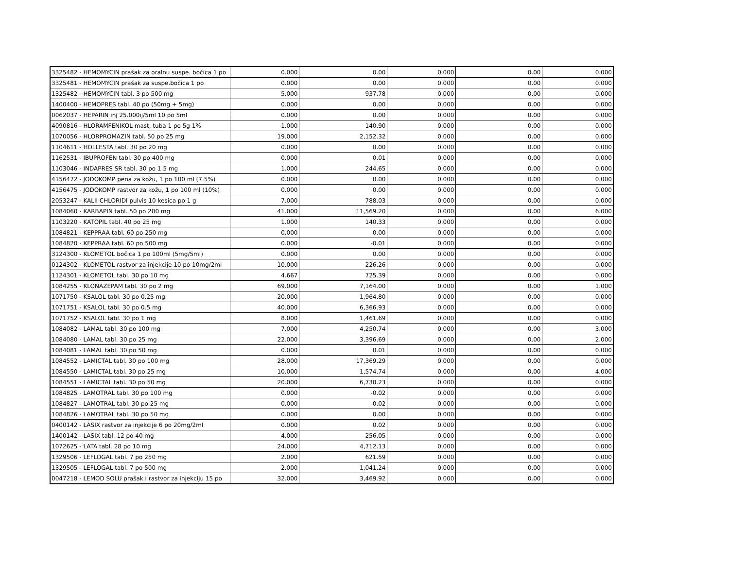| 3325482 - HEMOMYCIN prašak za oralnu suspe. bočica 1 po | 0.000 | 0.00 | 0.000 | 0.00 | 0.000 |
| 3325481 - HEMOMYCIN prašak za suspe.bočica 1 po | 0.000 | 0.00 | 0.000 | 0.00 | 0.000 |
| 1325482 - HEMOMYCIN tabl. 3 po 500 mg | 5.000 | 937.78 | 0.000 | 0.00 | 0.000 |
| 1400400 - HEMOPRES tabl. 40 po (50mg + 5mg) | 0.000 | 0.00 | 0.000 | 0.00 | 0.000 |
| 0062037 - HEPARIN inj 25.000ij/5ml 10 po 5ml | 0.000 | 0.00 | 0.000 | 0.00 | 0.000 |
| 4090816 - HLORAMFENIKOL mast, tuba 1 po 5g 1% | 1.000 | 140.90 | 0.000 | 0.00 | 0.000 |
| 1070056 - HLORPROMAZIN tabl. 50 po 25 mg | 19.000 | 2,152.32 | 0.000 | 0.00 | 0.000 |
| 1104611 - HOLLESTA tabl. 30 po 20 mg | 0.000 | 0.00 | 0.000 | 0.00 | 0.000 |
| 1162531 - IBUPROFEN tabl. 30 po 400 mg | 0.000 | 0.01 | 0.000 | 0.00 | 0.000 |
| 1103046 - INDAPRES SR tabl. 30 po 1.5 mg | 1.000 | 244.65 | 0.000 | 0.00 | 0.000 |
| 4156472 - JODOKOMP pena za kožu, 1 po 100 ml (7.5%) | 0.000 | 0.00 | 0.000 | 0.00 | 0.000 |
| 4156475 - JODOKOMP rastvor za kožu, 1 po 100 ml (10%) | 0.000 | 0.00 | 0.000 | 0.00 | 0.000 |
| 2053247 - KALII CHLORIDI pulvis 10 kesica po 1 g | 7.000 | 788.03 | 0.000 | 0.00 | 0.000 |
| 1084060 - KARBAPIN tabl. 50 po 200 mg | 41.000 | 11,569.20 | 0.000 | 0.00 | 6.000 |
| 1103220 - KATOPIL tabl. 40 po 25 mg | 1.000 | 140.33 | 0.000 | 0.00 | 0.000 |
| 1084821 - KEPPRAA tabl. 60 po 250 mg | 0.000 | 0.00 | 0.000 | 0.00 | 0.000 |
| 1084820 - KEPPRAA tabl. 60 po 500 mg | 0.000 | -0.01 | 0.000 | 0.00 | 0.000 |
| 3124300 - KLOMETOL bočica 1 po 100ml (5mg/5ml) | 0.000 | 0.00 | 0.000 | 0.00 | 0.000 |
| 0124302 - KLOMETOL rastvor za injekcije 10 po 10mg/2ml | 10.000 | 226.26 | 0.000 | 0.00 | 0.000 |
| 1124301 - KLOMETOL tabl. 30 po 10 mg | 4.667 | 725.39 | 0.000 | 0.00 | 0.000 |
| 1084255 - KLONAZEPAM tabl. 30 po 2 mg | 69.000 | 7,164.00 | 0.000 | 0.00 | 1.000 |
| 1071750 - KSALOL tabl. 30 po 0.25 mg | 20.000 | 1,964.80 | 0.000 | 0.00 | 0.000 |
| 1071751 - KSALOL tabl. 30 po 0.5 mg | 40.000 | 6,366.93 | 0.000 | 0.00 | 0.000 |
| 1071752 - KSALOL tabl. 30 po 1 mg | 8.000 | 1,461.69 | 0.000 | 0.00 | 0.000 |
| 1084082 - LAMAL tabl. 30 po 100 mg | 7.000 | 4,250.74 | 0.000 | 0.00 | 3.000 |
| 1084080 - LAMAL tabl. 30 po 25 mg | 22.000 | 3,396.69 | 0.000 | 0.00 | 2.000 |
| 1084081 - LAMAL tabl. 30 po 50 mg | 0.000 | 0.01 | 0.000 | 0.00 | 0.000 |
| 1084552 - LAMICTAL tabl. 30 po 100 mg | 28.000 | 17,369.29 | 0.000 | 0.00 | 0.000 |
| 1084550 - LAMICTAL tabl. 30 po 25 mg | 10.000 | 1,574.74 | 0.000 | 0.00 | 4.000 |
| 1084551 - LAMICTAL tabl. 30 po 50 mg | 20.000 | 6,730.23 | 0.000 | 0.00 | 0.000 |
| 1084825 - LAMOTRAL tabl. 30 po 100 mg | 0.000 | -0.02 | 0.000 | 0.00 | 0.000 |
| 1084827 - LAMOTRAL tabl. 30 po 25 mg | 0.000 | 0.02 | 0.000 | 0.00 | 0.000 |
| 1084826 - LAMOTRAL tabl. 30 po 50 mg | 0.000 | 0.00 | 0.000 | 0.00 | 0.000 |
| 0400142 - LASIX rastvor za injekcije 6 po 20mg/2ml | 0.000 | 0.02 | 0.000 | 0.00 | 0.000 |
| 1400142 - LASIX tabl. 12 po 40 mg | 4.000 | 256.05 | 0.000 | 0.00 | 0.000 |
| 1072625 - LATA tabl. 28 po 10 mg | 24.000 | 4,712.13 | 0.000 | 0.00 | 0.000 |
| 1329506 - LEFLOGAL tabl. 7 po 250 mg | 2.000 | 621.59 | 0.000 | 0.00 | 0.000 |
| 1329505 - LEFLOGAL tabl. 7 po 500 mg | 2.000 | 1,041.24 | 0.000 | 0.00 | 0.000 |
| 0047218 - LEMOD SOLU prašak i rastvor za injekciju 15 po | 32.000 | 3,469.92 | 0.000 | 0.00 | 0.000 |